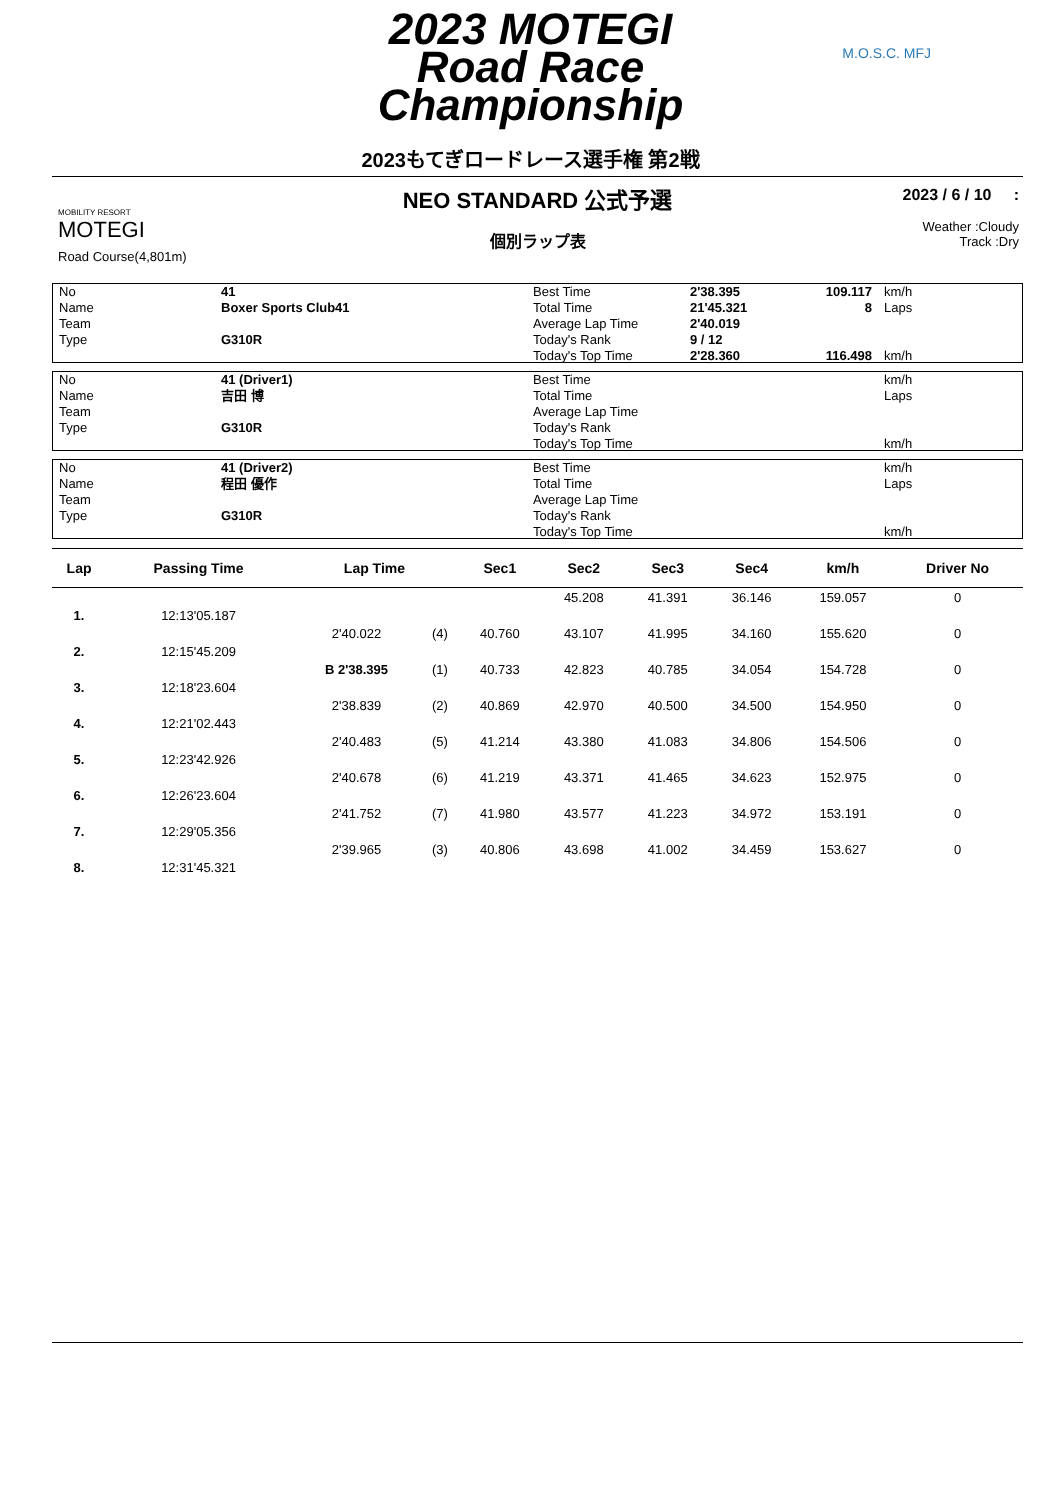2023 MOTEGI
Road Race
Championship
2023もてぎロードレース選手権 第2戦
M.O.S.C. MFJ
MOBILITY RESORT
MOTEGI
Road Course(4,801m)
NEO STANDARD 公式予選
個別ラップ表
2023 / 6 / 10 :
Weather :Cloudy
Track :Dry
| No Name Team Type | 41 Boxer Sports Club41 G310R | Best Time Total Time Average Lap Time Today's Rank Today's Top Time | 2'38.395 21'45.321 2'40.019 9 / 12 2'28.360 | 109.117 8 116.498 | km/h Laps km/h |
| No Name Team Type | 41 (Driver1) 吉田 博 G310R | Best Time Total Time Average Lap Time Today's Rank Today's Top Time | | | km/h Laps km/h |
| No Name Team Type | 41 (Driver2) 程田 優作 G310R | Best Time Total Time Average Lap Time Today's Rank Today's Top Time | | | km/h Laps km/h |
| Lap | Passing Time | Lap Time | | Sec1 | Sec2 | Sec3 | Sec4 | km/h | Driver No |
| --- | --- | --- | --- | --- | --- | --- | --- | --- | --- |
| | | | | | 45.208 | 41.391 | 36.146 | 159.057 | 0 |
| 1. | 12:13'05.187 | | | | | | | | |
| | | 2'40.022 | (4) | 40.760 | 43.107 | 41.995 | 34.160 | 155.620 | 0 |
| 2. | 12:15'45.209 | | | | | | | | |
| | | B 2'38.395 | (1) | 40.733 | 42.823 | 40.785 | 34.054 | 154.728 | 0 |
| 3. | 12:18'23.604 | | | | | | | | |
| | | 2'38.839 | (2) | 40.869 | 42.970 | 40.500 | 34.500 | 154.950 | 0 |
| 4. | 12:21'02.443 | | | | | | | | |
| | | 2'40.483 | (5) | 41.214 | 43.380 | 41.083 | 34.806 | 154.506 | 0 |
| 5. | 12:23'42.926 | | | | | | | | |
| | | 2'40.678 | (6) | 41.219 | 43.371 | 41.465 | 34.623 | 152.975 | 0 |
| 6. | 12:26'23.604 | | | | | | | | |
| | | 2'41.752 | (7) | 41.980 | 43.577 | 41.223 | 34.972 | 153.191 | 0 |
| 7. | 12:29'05.356 | | | | | | | | |
| | | 2'39.965 | (3) | 40.806 | 43.698 | 41.002 | 34.459 | 153.627 | 0 |
| 8. | 12:31'45.321 | | | | | | | | |